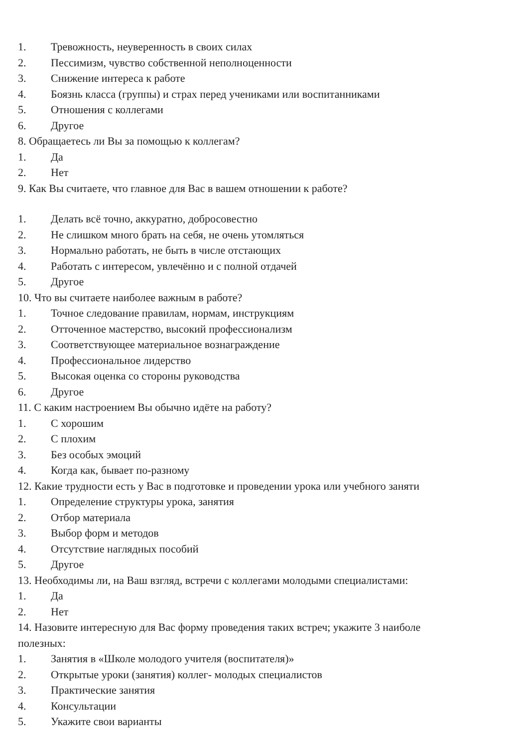1. Тревожность, неуверенность в своих силах
2. Пессимизм, чувство собственной неполноценности
3. Снижение интереса к работе
4. Боязнь класса (группы) и страх перед учениками или воспитанниками
5. Отношения с коллегами
6. Другое
8. Обращаетесь ли Вы за помощью к коллегам?
1. Да
2. Нет
9. Как Вы считаете, что главное для Вас в вашем отношении к работе?
1. Делать всё точно, аккуратно, добросовестно
2. Не слишком много брать на себя, не очень утомляться
3. Нормально работать, не быть в числе отстающих
4. Работать с интересом, увлечённо и с полной отдачей
5. Другое
10. Что вы считаете наиболее важным в работе?
1. Точное следование правилам, нормам, инструкциям
2. Отточенное мастерство, высокий профессионализм
3. Соответствующее материальное вознаграждение
4. Профессиональное лидерство
5. Высокая оценка со стороны руководства
6. Другое
11. С каким настроением Вы обычно идёте на работу?
1. С хорошим
2. С плохим
3. Без особых эмоций
4. Когда как, бывает по-разному
12. Какие трудности есть у Вас в подготовке и проведении урока или учебного заняти
1. Определение структуры урока, занятия
2. Отбор материала
3. Выбор форм и методов
4. Отсутствие наглядных пособий
5. Другое
13. Необходимы ли, на Ваш взгляд, встречи с коллегами молодыми специалистами:
1. Да
2. Нет
14. Назовите интересную для Вас форму проведения таких встреч; укажите 3 наиболе
полезных:
1. Занятия в «Школе молодого учителя (воспитателя)»
2. Открытые уроки (занятия) коллег- молодых специалистов
3. Практические занятия
4. Консультации
5. Укажите свои варианты